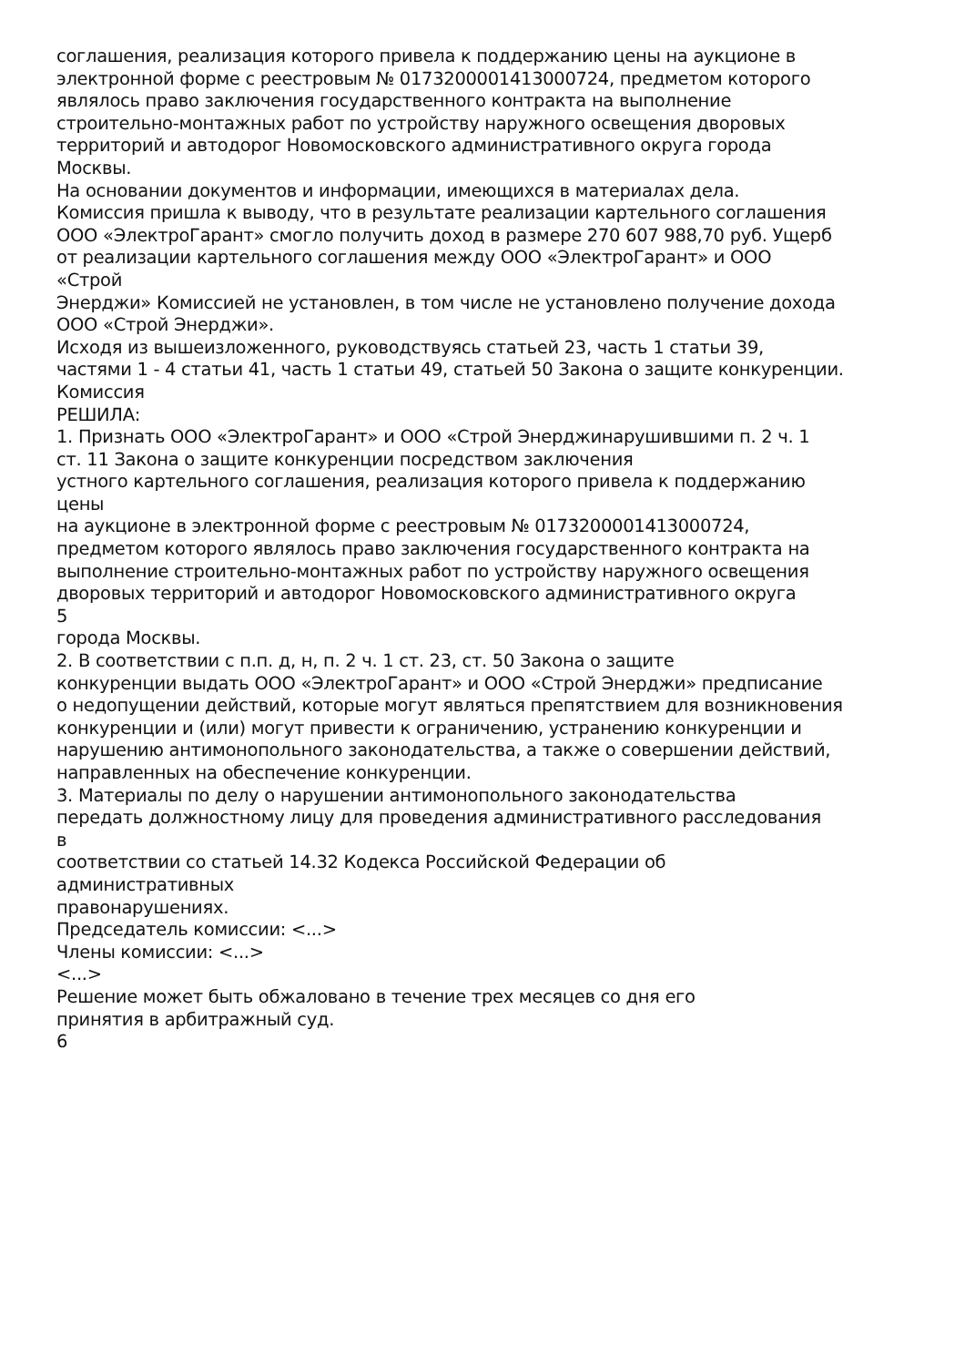соглашения, реализация которого привела к поддержанию цены на аукционе в
электронной форме с реестровым № 0173200001413000724, предметом которого
являлось право заключения государственного контракта на выполнение
строительно-монтажных работ по устройству наружного освещения дворовых
территорий и автодорог Новомосковского административного округа города
Москвы.
На основании документов и информации, имеющихся в материалах дела.
Комиссия пришла к выводу, что в результате реализации картельного соглашения
ООО «ЭлектроГарант» смогло получить доход в размере 270 607 988,70 руб. Ущерб
от реализации картельного соглашения между ООО «ЭлектроГарант» и ООО
«Строй
Энерджи» Комиссией не установлен, в том числе не установлено получение дохода
ООО «Строй Энерджи».
Исходя из вышеизложенного, руководствуясь статьей 23, часть 1 статьи 39,
частями 1 - 4 статьи 41, часть 1 статьи 49, статьей 50 Закона о защите конкуренции.
Комиссия
РЕШИЛА:
1. Признать ООО «ЭлектроГарант» и ООО «Строй Энерджинарушившими п. 2 ч. 1
ст. 11 Закона о защите конкуренции посредством заключения
устного картельного соглашения, реализация которого привела к поддержанию
цены
на аукционе в электронной форме с реестровым № 0173200001413000724,
предметом которого являлось право заключения государственного контракта на
выполнение строительно-монтажных работ по устройству наружного освещения
дворовых территорий и автодорог Новомосковского административного округа
5
города Москвы.
2. В соответствии с п.п. д, н, п. 2 ч. 1 ст. 23, ст. 50 Закона о защите
конкуренции выдать ООО «ЭлектроГарант» и ООО «Строй Энерджи» предписание
о недопущении действий, которые могут являться препятствием для возникновения
конкуренции и (или) могут привести к ограничению, устранению конкуренции и
нарушению антимонопольного законодательства, а также о совершении действий,
направленных на обеспечение конкуренции.
3. Материалы по делу о нарушении антимонопольного законодательства
передать должностному лицу для проведения административного расследования
в
соответствии со статьей 14.32 Кодекса Российской Федерации об
административных
правонарушениях.
Председатель комиссии: <...>
Члены комиссии: <...>
<...>
Решение может быть обжаловано в течение трех месяцев со дня его
принятия в арбитражный суд.
6